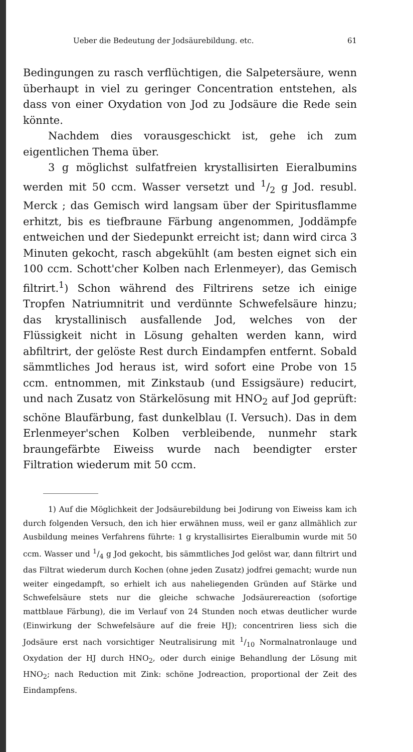Ueber die Bedeutung der Jodsäurebildung. etc. 61
Bedingungen zu rasch verflüchtigen, die Salpetersäure, wenn überhaupt in viel zu geringer Concentration entstehen, als dass von einer Oxydation von Jod zu Jodsäure die Rede sein könnte.
Nachdem dies vorausgeschickt ist, gehe ich zum eigentlichen Thema über.
3 g möglichst sulfatfreien krystallisirten Eieralbumins werden mit 50 ccm. Wasser versetzt und 1/2 g Jod. resubl. Merck ; das Gemisch wird langsam über der Spiritusflamme erhitzt, bis es tiefbraune Färbung angenommen, Joddämpfe entweichen und der Siedepunkt erreicht ist; dann wird circa 3 Minuten gekocht, rasch abgekühlt (am besten eignet sich ein 100 ccm. Schott'cher Kolben nach Erlenmeyer), das Gemisch filtrirt.<sup>1</sup>) Schon während des Filtrirens setze ich einige Tropfen Natriumnitrit und verdünnte Schwefelsäure hinzu; das krystallinisch ausfallende Jod, welches von der Flüssigkeit nicht in Lösung gehalten werden kann, wird abfiltrirt, der gelöste Rest durch Eindampfen entfernt. Sobald sämmtliches Jod heraus ist, wird sofort eine Probe von 15 ccm. entnommen, mit Zinkstaub (und Essigsäure) reducirt, und nach Zusatz von Stärkelösung mit HNO<sub>2</sub> auf Jod geprüft: schöne Blaufärbung, fast dunkelblau (I. Versuch). Das in dem Erlenmeyer'schen Kolben verbleibende, nunmehr stark braungefärbte Eiweiss wurde nach beendigter erster Filtration wiederum mit 50 ccm.
1) Auf die Möglichkeit der Jodsäurebildung bei Jodirung von Eiweiss kam ich durch folgenden Versuch, den ich hier erwähnen muss, weil er ganz allmählich zur Ausbildung meines Verfahrens führte: 1 g krystallisirtes Eieralbumin wurde mit 50 ccm. Wasser und 1/4 g Jod gekocht, bis sämmtliches Jod gelöst war, dann filtrirt und das Filtrat wiederum durch Kochen (ohne jeden Zusatz) jodfrei gemacht; wurde nun weiter eingedampft, so erhielt ich aus naheliegenden Gründen auf Stärke und Schwefelsäure stets nur die gleiche schwache Jodsäurereaction (sofortige mattblaue Färbung), die im Verlauf von 24 Stunden noch etwas deutlicher wurde (Einwirkung der Schwefelsäure auf die freie HJ); concentriren liess sich die Jodsäure erst nach vorsichtiger Neutralisirung mit 1/10 Normalnatronlauge und Oxydation der HJ durch HNO<sub>2</sub>, oder durch einige Behandlung der Lösung mit HNO<sub>2</sub>; nach Reduction mit Zink: schöne Jodreaction, proportional der Zeit des Eindampfens.